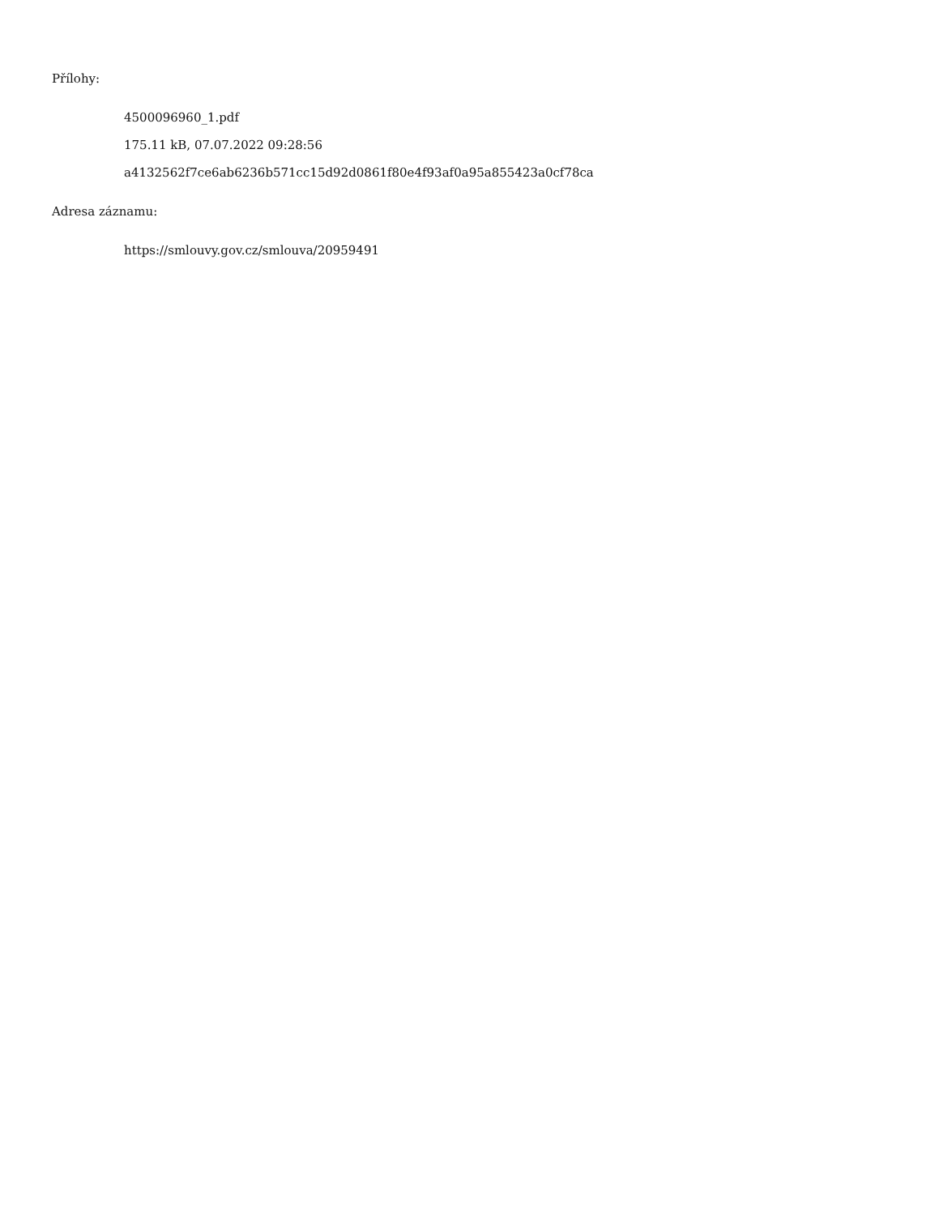Přílohy:
4500096960_1.pdf
175.11 kB, 07.07.2022 09:28:56
a4132562f7ce6ab6236b571cc15d92d0861f80e4f93af0a95a855423a0cf78ca
Adresa záznamu:
https://smlouvy.gov.cz/smlouva/20959491